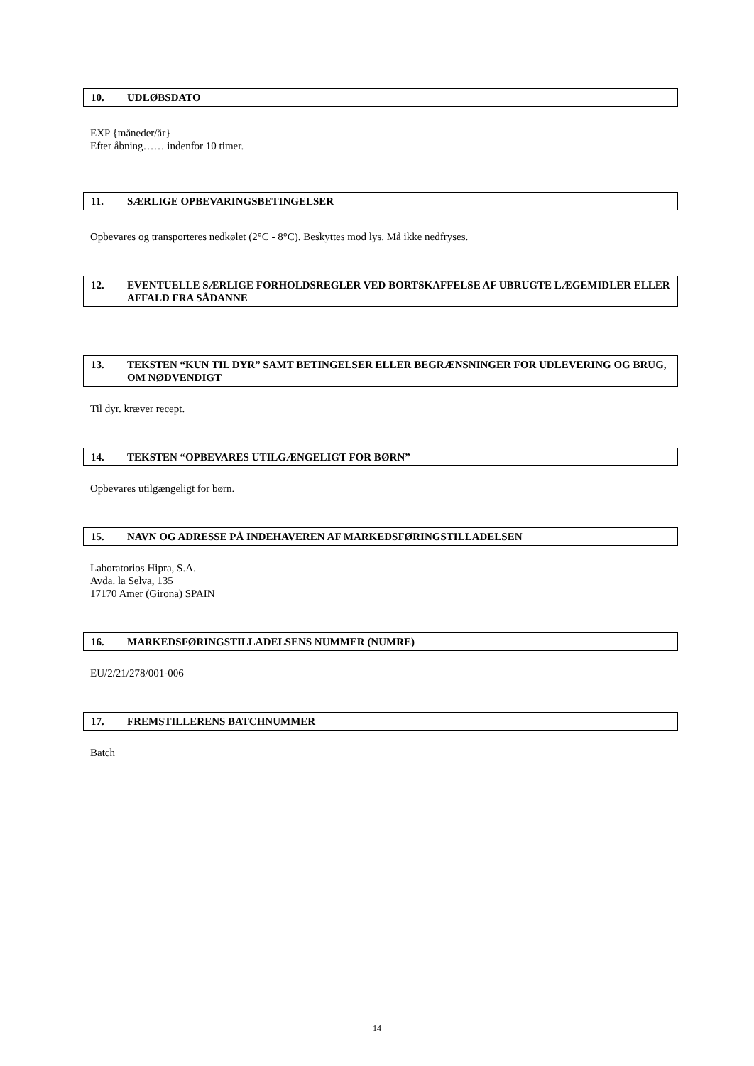10. UDLØBSDATO
EXP {måneder/år}
Efter åbning…… indenfor 10 timer.
11. SÆRLIGE OPBEVARINGSBETINGELSER
Opbevares og transporteres nedkølet (2°C - 8°C). Beskyttes mod lys. Må ikke nedfryses.
12. EVENTUELLE SÆRLIGE FORHOLDSREGLER VED BORTSKAFFELSE AF UBRUGTE LÆGEMIDLER ELLER AFFALD FRA SÅDANNE
13. TEKSTEN “KUN TIL DYR” SAMT BETINGELSER ELLER BEGRÆNSNINGER FOR UDLEVERING OG BRUG, OM NØDVENDIGT
Til dyr. kræver recept.
14. TEKSTEN “OPBEVARES UTILGÆNGELIGT FOR BØRN”
Opbevares utilgængeligt for børn.
15. NAVN OG ADRESSE PÅ INDEHAVEREN AF MARKEDSFØRINGSTILLADELSEN
Laboratorios Hipra, S.A.
Avda. la Selva, 135
17170 Amer (Girona) SPAIN
16. MARKEDSFØRINGSTILLADELSENS NUMMER (NUMRE)
EU/2/21/278/001-006
17. FREMSTILLERENS BATCHNUMMER
Batch
14